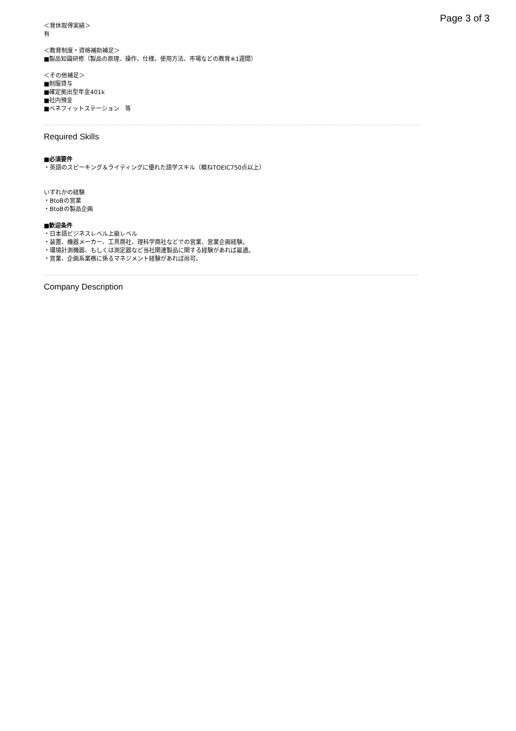Page 3 of 3
＜育休取得実績＞
有
＜教育制度・資格補助補足＞
■製品知識研修（製品の原理、操作、仕様、使用方法、市場などの教育※1週間）
＜その他補足＞
■制服貸与
■確定拠出型年金401k
■社内預金
■ベネフィットステーション　等
Required Skills
■必須要件
・英語のスピーキング＆ライティングに優れた語学スキル（概ねTOEIC750点以上）
いずれかの経験
・BtoBの営業
・BtoBの製品企画
■歓迎条件
・日本語ビジネスレベル上級レベル
・装置、機器メーカー、工具商社、理科学商社などでの営業、営業企画経験。
・環境計測機器、もしくは測定器など当社関連製品に関する経験があれば最適。
・営業、企画系業務に係るマネジメント経験があれば尚可。
Company Description